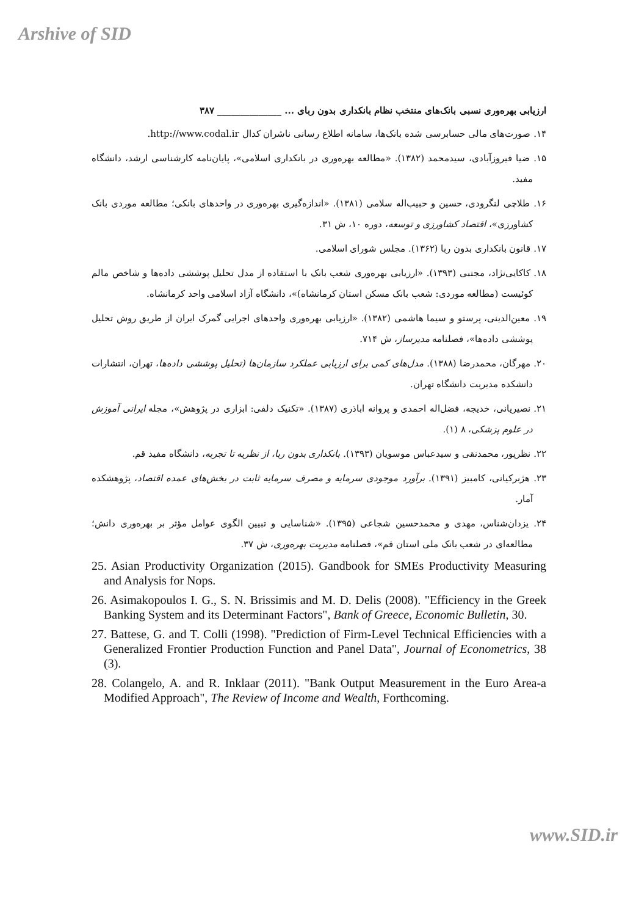Arshive of SID
ارزیابی بهره‌وری نسبی بانک‌های منتخب نظام بانکداری بدون ربای ... ______________ ۳۸۷
۱۴. صورت‌های مالی حسابرسی شده بانک‌ها، سامانه اطلاع رسانی ناشران کدال http://www.codal.ir.
۱۵. ضیا فیروزآبادی، سیدمحمد (۱۳۸۲). «مطالعه بهره‌وری در بانکداری اسلامی»، پایان‌نامه کارشناسی ارشد، دانشگاه مفید.
۱۶. طلاچی لنگرودی، حسین و حبیب‌اله سلامی (۱۳۸۱). «اندازه‌گیری بهره‌وری در واحدهای بانکی؛ مطالعه موردی بانک کشاورزی»، اقتصاد کشاورزی و توسعه، دوره ۱۰، ش ۳۱.
۱۷. قانون بانکداری بدون ربا (۱۳۶۲). مجلس شورای اسلامی.
۱۸. کاکایی‌نژاد، مجتبی (۱۳۹۳). «ارزیابی بهره‌وری شعب بانک با استفاده از مدل تحلیل پوششی داده‌ها و شاخص مالم کوئیست (مطالعه موردی: شعب بانک مسکن استان کرمانشاه)»، دانشگاه آزاد اسلامی واحد کرمانشاه.
۱۹. معین‌الدینی، پرستو و سیما هاشمی (۱۳۸۲). «ارزیابی بهره‌وری واحدهای اجرایی گمرک ایران از طریق روش تحلیل پوششی داده‌ها»، فصلنامه مدیرساز، ش ۷۱۴.
۲۰. مهرگان، محمدرضا (۱۳۸۸). مدل‌های کمی برای ارزیابی عملکرد سازمان‌ها (تحلیل پوششی داده‌ها، تهران، انتشارات دانشکده مدیریت دانشگاه تهران.
۲۱. نصیریانی، خدیجه، فضل‌اله احمدی و پروانه اباذری (۱۳۸۷). «تکنیک دلفی: ابزاری در پژوهش»، مجله ایرانی آموزش در علوم پزشکی، ۸ (۱).
۲۲. نظرپور، محمدنقی و سیدعباس موسویان (۱۳۹۳). بانکداری بدون ربا، از نظریه تا تجربه، دانشگاه مفید قم.
۲۳. هژبرکیانی، کامبیز (۱۳۹۱). برآورد موجودی سرمایه و مصرف سرمایه ثابت در بخش‌های عمده اقتصاد، پژوهشکده آمار.
۲۴. یزدان‌شناس، مهدی و محمدحسین شجاعی (۱۳۹۵). «شناسایی و تبیین الگوی عوامل مؤثر بر بهره‌وری دانش؛ مطالعه‌ای در شعب بانک ملی استان قم»، فصلنامه مدیریت بهره‌وری، ش ۳۷.
25. Asian Productivity Organization (2015). Gandbook for SMEs Productivity Measuring and Analysis for Nops.
26. Asimakopoulos I. G., S. N. Brissimis and M. D. Delis (2008). "Efficiency in the Greek Banking System and its Determinant Factors", Bank of Greece, Economic Bulletin, 30.
27. Battese, G. and T. Colli (1998). "Prediction of Firm-Level Technical Efficiencies with a Generalized Frontier Production Function and Panel Data", Journal of Econometrics, 38 (3).
28. Colangelo, A. and R. Inklaar (2011). "Bank Output Measurement in the Euro Area-a Modified Approach", The Review of Income and Wealth, Forthcoming.
www.SID.ir